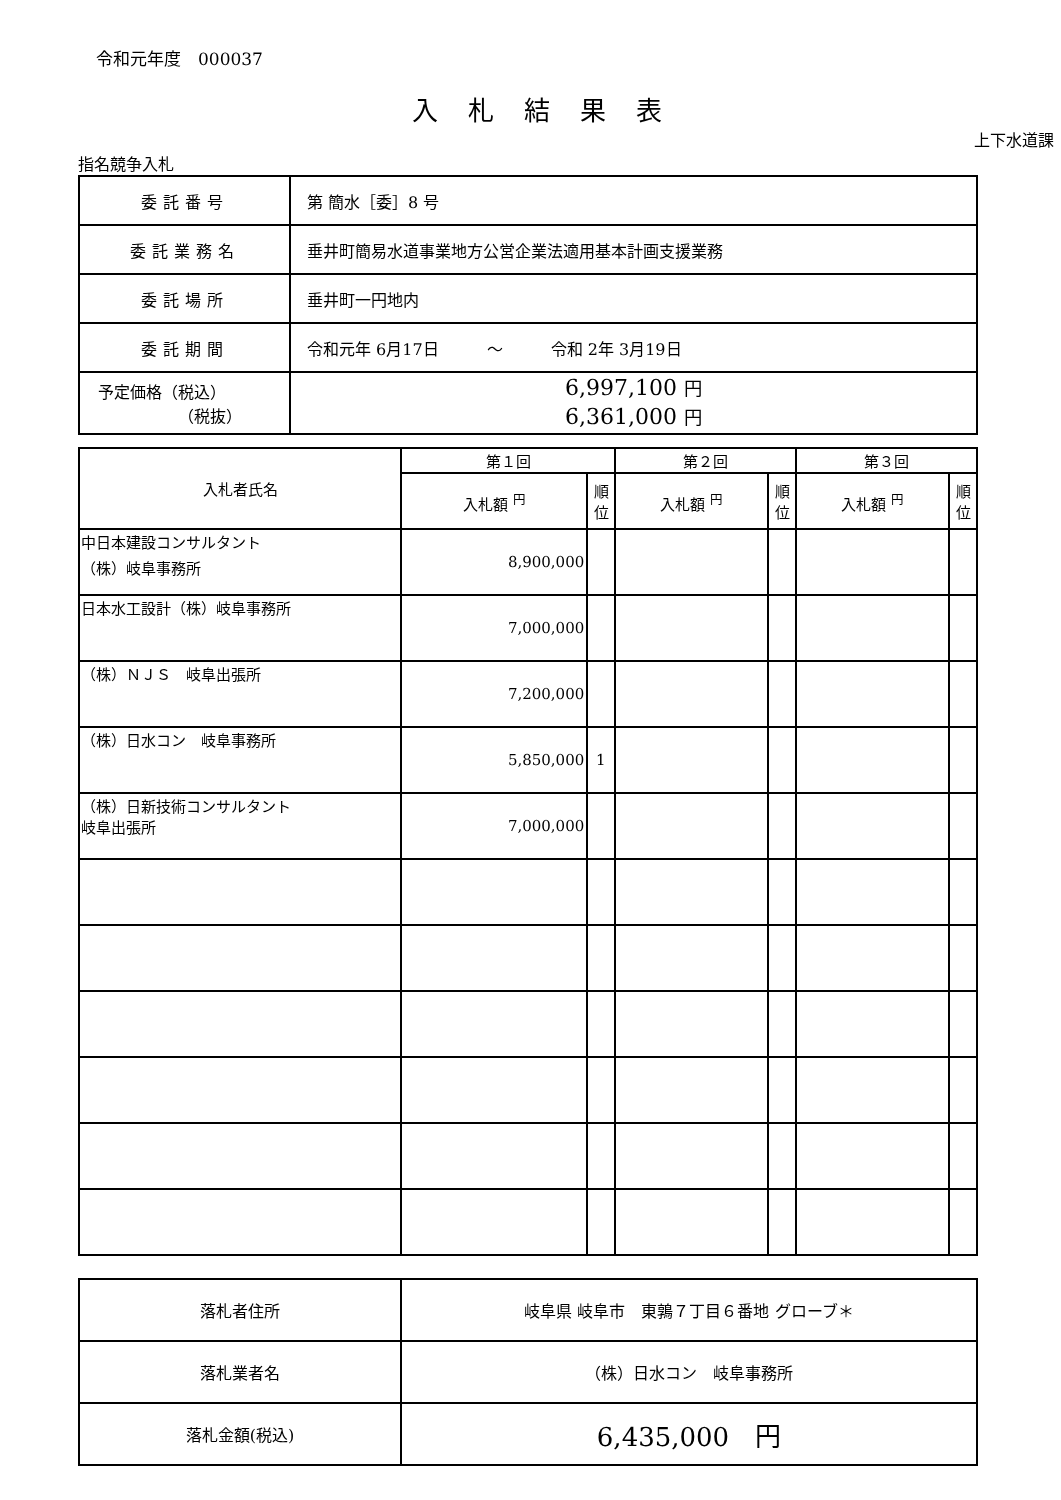令和元年度　000037
入札結果表
上下水道課
指名競争入札
| 委託番号 | 第 簡水［委］8 号 |
| 委託業務名 | 垂井町簡易水道事業地方公営企業法適用基本計画支援業務 |
| 委託場所 | 垂井町一円地内 |
| 委託期間 | 令和元年 6月17日 ～ 令和 2年 3月19日 |
| 予定価格（税込） （税抜） | 6,997,100 円 6,361,000 円 |
| 入札者氏名 | 第１回 | | 第２回 | | 第３回 | |
| --- | --- | --- | --- | --- | --- | --- |
| | 入札額 <sup>円</sup> | 順位 | 入札額 <sup>円</sup> | 順位 | 入札額 <sup>円</sup> | 順位 |
| 中日本建設コンサルタント （株）岐阜事務所 | 8,900,000 | | | | | |
| 日本水工設計（株）岐阜事務所 | 7,000,000 | | | | | |
| （株）ＮＪＳ 岐阜出張所 | 7,200,000 | | | | | |
| （株）日水コン 岐阜事務所 | 5,850,000 | 1 | | | | |
| （株）日新技術コンサルタント 岐阜出張所 | 7,000,000 | | | | | |
| 落札者住所 | 岐阜県 岐阜市 東鶉７丁目６番地 グローブ＊ |
| 落札業者名 | （株）日水コン 岐阜事務所 |
| 落札金額(税込) | 6,435,000 円 |